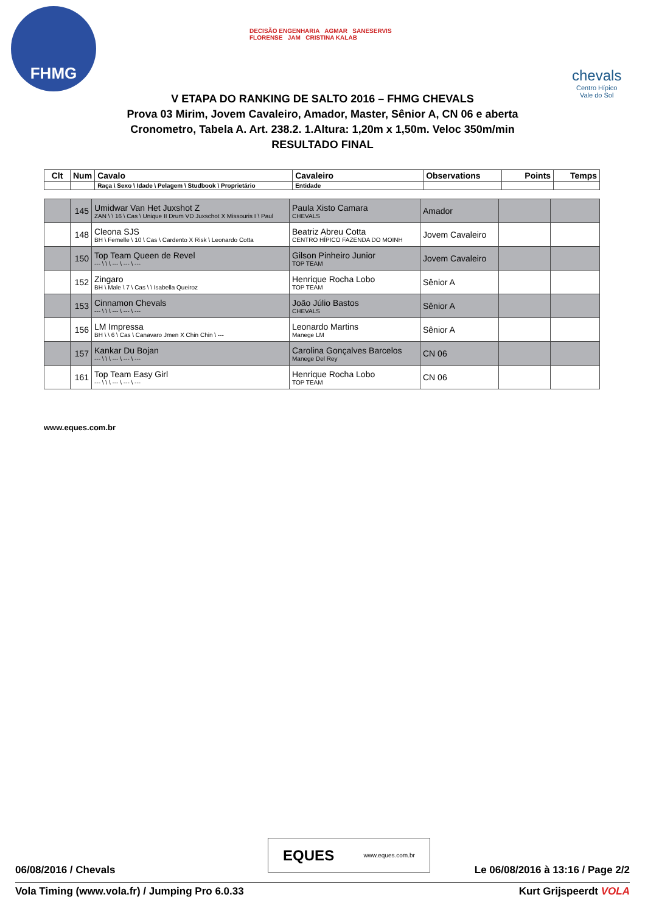FHMG
DECISÃO ENGENHARIA AGMAR SANESERVIS
FLORENSE JAM CRISTINA KALAB
chevals
Centro Hípico
Vale do Sol
V ETAPA DO RANKING DE SALTO 2016 – FHMG CHEVALS
Prova 03 Mirim, Jovem Cavaleiro, Amador, Master, Sênior A, CN 06 e aberta
Cronometro, Tabela A. Art. 238.2. 1.Altura: 1,20m x 1,50m. Veloc 350m/min
RESULTADO FINAL
| Clt | Num | Cavalo | Cavaleiro | Observations | Points | Temps |
| --- | --- | --- | --- | --- | --- | --- |
| | | Raça \ Sexo \ Idade \ Pelagem \ Studbook \ Proprietário | Entidade | | | |
| | 145 | Umidwar Van Het Juxshot Z ZAN \ \ 16 \ Cas \ Unique II Drum VD Juxschot X Missouris I \ Paul | Paula Xisto Camara CHEVALS | Amador | | |
| | 148 | Cleona SJS BH \ Femelle \ 10 \ Cas \ Cardento X Risk \ Leonardo Cotta | Beatriz Abreu Cotta CENTRO HÍPICO FAZENDA DO MOINH | Jovem Cavaleiro | | |
| | 150 | Top Team Queen de Revel --- \ \ \ --- \ --- \ --- | Gilson Pinheiro Junior TOP TEAM | Jovem Cavaleiro | | |
| | 152 | Zingaro BH \ Male \ 7 \ Cas \ \ Isabella Queiroz | Henrique Rocha Lobo TOP TEAM | Sênior A | | |
| | 153 | Cinnamon Chevals --- \ \ \ --- \ --- \ --- | João Júlio Bastos CHEVALS | Sênior A | | |
| | 156 | LM Impressa BH \ \ 6 \ Cas \ Canavaro Jmen X Chin Chin \ --- | Leonardo Martins Manege LM | Sênior A | | |
| | 157 | Kankar Du Bojan --- \ \ \ --- \ --- \ --- | Carolina Gonçalves Barcelos Manege Del Rey | CN 06 | | |
| | 161 | Top Team Easy Girl --- \ \ \ --- \ --- \ --- | Henrique Rocha Lobo TOP TEAM | CN 06 | | |
www.eques.com.br
EQUES www.eques.com.br
06/08/2016 / Chevals Le 06/08/2016 à 13:16 / Page 2/2
Vola Timing (www.vola.fr) / Jumping Pro 6.0.33 Kurt Grijspeerdt VOLA